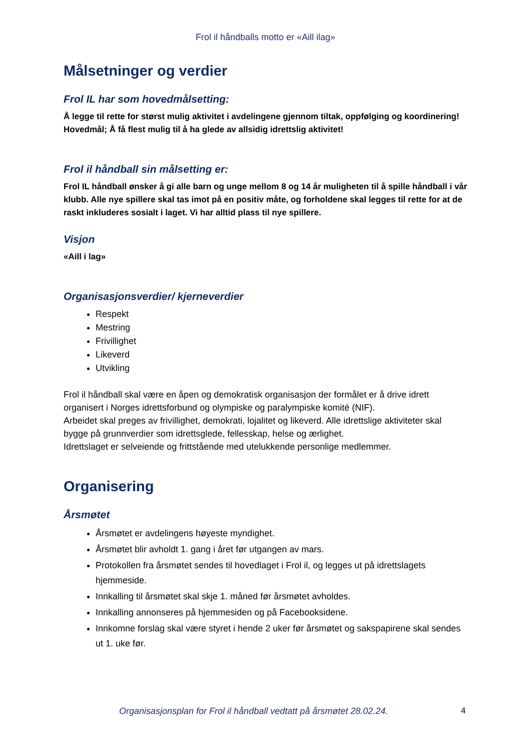Frol il håndballs motto er «Aill ilag»
Målsetninger og verdier
Frol IL har som hovedmålsetting:
Å legge til rette for størst mulig aktivitet i avdelingene gjennom tiltak, oppfølging og koordinering!
Hovedmål; Å få flest mulig til å ha glede av allsidig idrettslig aktivitet!
Frol il håndball sin målsetting er:
Frol IL håndball ønsker å gi alle barn og unge mellom 8 og 14 år muligheten til å spille håndball i vår klubb. Alle nye spillere skal tas imot på en positiv måte, og forholdene skal legges til rette for at de raskt inkluderes sosialt i laget. Vi har alltid plass til nye spillere.
Visjon
«Aill i lag»
Organisasjonsverdier/ kjerneverdier
Respekt
Mestring
Frivillighet
Likeverd
Utvikling
Frol il håndball skal være en åpen og demokratisk organisasjon der formålet er å drive idrett organisert i Norges idrettsforbund og olympiske og paralympiske komité (NIF).
Arbeidet skal preges av frivillighet, demokrati, lojalitet og likeverd. Alle idrettslige aktiviteter skal bygge på grunnverdier som idrettsglede, fellesskap, helse og ærlighet.
Idrettslaget er selveiende og frittstående med utelukkende personlige medlemmer.
Organisering
Årsmøtet
Årsmøtet er avdelingens høyeste myndighet.
Årsmøtet blir avholdt 1. gang i året før utgangen av mars.
Protokollen fra årsmøtet sendes til hovedlaget i Frol il, og legges ut på idrettslagets hjemmeside.
Innkalling til årsmøtet skal skje 1. måned før årsmøtet avholdes.
Innkalling annonseres på hjemmesiden og på Facebooksidene.
Innkomne forslag skal være styret i hende 2 uker før årsmøtet og sakspapirene skal sendes ut 1. uke før.
Organisasjonsplan for Frol il håndball vedtatt på årsmøtet 28.02.24.
4